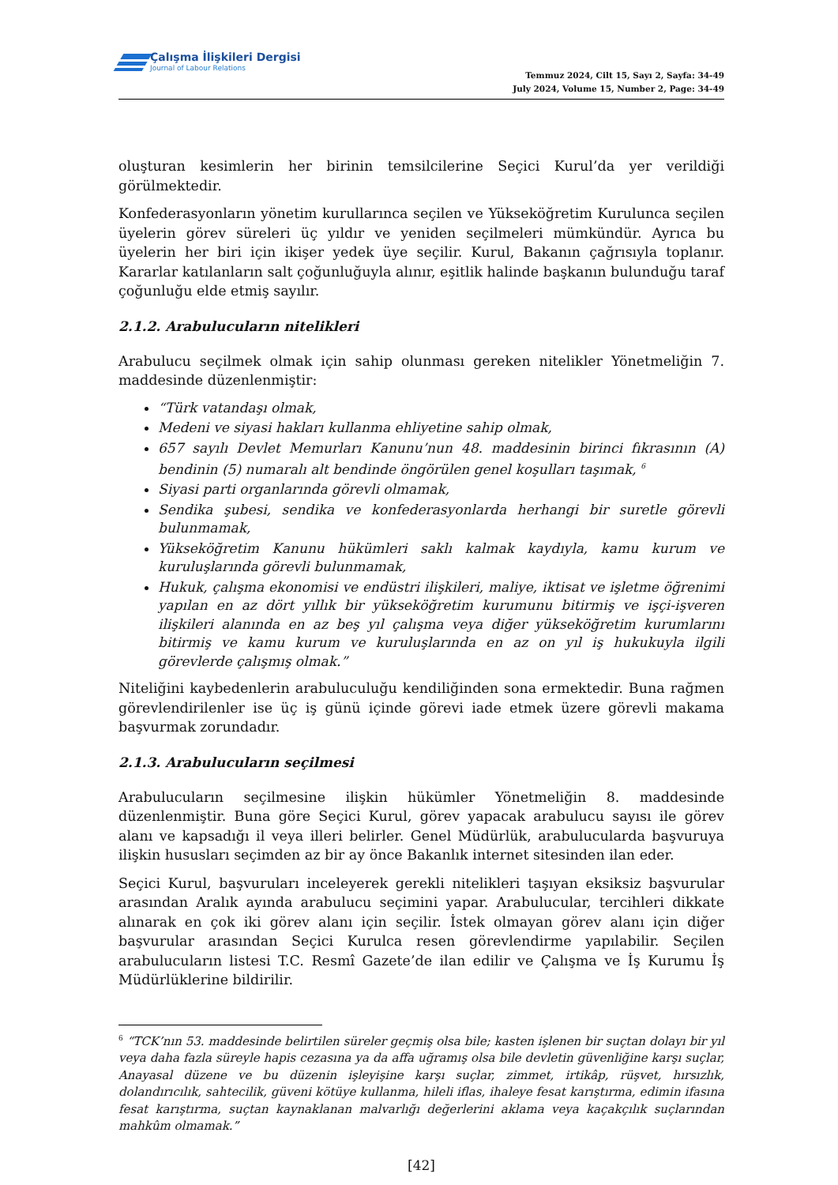Çalışma İlişkileri Dergisi
Journal of Labour Relations
Temmuz 2024, Cilt 15, Sayı 2, Sayfa: 34-49
July 2024, Volume 15, Number 2, Page: 34-49
oluşturan kesimlerin her birinin temsilcilerine Seçici Kurul’da yer verildiği görülmektedir.
Konfederasyonların yönetim kurullarınca seçilen ve Yükseköğretim Kurulunca seçilen üyelerin görev süreleri üç yıldır ve yeniden seçilmeleri mümkündür. Ayrıca bu üyelerin her biri için ikişer yedek üye seçilir. Kurul, Bakanın çağrısıyla toplanır. Kararlar katılanların salt çoğunluğuyla alınır, eşitlik halinde başkanın bulunduğu taraf çoğunluğu elde etmiş sayılır.
2.1.2. Arabulucuların nitelikleri
Arabulucu seçilmek olmak için sahip olunması gereken nitelikler Yönetmeliğin 7. maddesinde düzenlenmiştir:
“Türk vatandaşı olmak,
Medeni ve siyasi hakları kullanma ehliyetine sahip olmak,
657 sayılı Devlet Memurları Kanunu’nun 48. maddesinin birinci fıkrasının (A) bendinin (5) numaralı alt bendinde öngörülen genel koşulları taşımak, <sup>6</sup>
Siyasi parti organlarında görevli olmamak,
Sendika şubesi, sendika ve konfederasyonlarda herhangi bir suretle görevli bulunmamak,
Yükseköğretim Kanunu hükümleri saklı kalmak kaydıyla, kamu kurum ve kuruluşlarında görevli bulunmamak,
Hukuk, çalışma ekonomisi ve endüstri ilişkileri, maliye, iktisat ve işletme öğrenimi yapılan en az dört yıllık bir yükseköğretim kurumunu bitirmiş ve işçi-işveren ilişkileri alanında en az beş yıl çalışma veya diğer yükseköğretim kurumlarını bitirmiş ve kamu kurum ve kuruluşlarında en az on yıl iş hukukuyla ilgili görevlerde çalışmış olmak.”
Niteliğini kaybedenlerin arabuluculuğu kendiliğinden sona ermektedir. Buna rağmen görevlendirilenler ise üç iş günü içinde görevi iade etmek üzere görevli makama başvurmak zorundadır.
2.1.3. Arabulucuların seçilmesi
Arabulucuların seçilmesine ilişkin hükümler Yönetmeliğin 8. maddesinde düzenlenmiştir. Buna göre Seçici Kurul, görev yapacak arabulucu sayısı ile görev alanı ve kapsadığı il veya illeri belirler. Genel Müdürlük, arabulucularda başvuruya ilişkin hususları seçimden az bir ay önce Bakanlık internet sitesinden ilan eder.
Seçici Kurul, başvuruları inceleyerek gerekli nitelikleri taşıyan eksiksiz başvurular arasından Aralık ayında arabulucu seçimini yapar. Arabulucular, tercihleri dikkate alınarak en çok iki görev alanı için seçilir. İstek olmayan görev alanı için diğer başvurular arasından Seçici Kurulca resen görevlendirme yapılabilir. Seçilen arabulucuların listesi T.C. Resmî Gazete’de ilan edilir ve Çalışma ve İş Kurumu İş Müdürlüklerine bildirilir.
<sup>6</sup> “TCK’nın 53. maddesinde belirtilen süreler geçmiş olsa bile; kasten işlenen bir suçtan dolayı bir yıl veya daha fazla süreyle hapis cezasına ya da affa uğramış olsa bile devletin güvenliğine karşı suçlar, Anayasal düzene ve bu düzenin işleyişine karşı suçlar, zimmet, irtikâp, rüşvet, hırsızlık, dolandırıcılık, sahtecilik, güveni kötüye kullanma, hileli iflas, ihaleye fesat karıştırma, edimin ifasına fesat karıştırma, suçtan kaynaklanan malvarlığı değerlerini aklama veya kaçakçılık suçlarından mahkûm olmamak.”
[42]